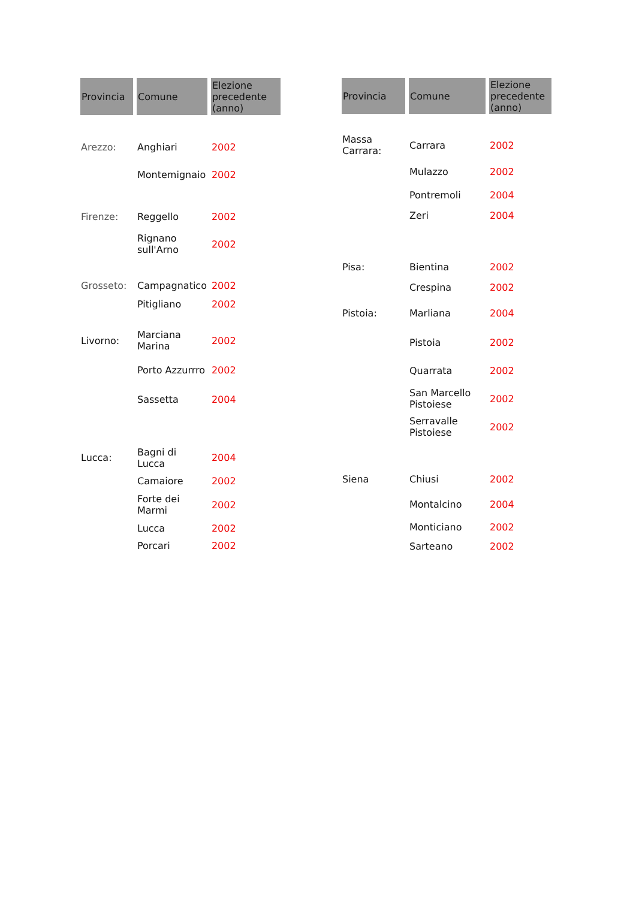| Provincia | Comune | Elezione precedente (anno) |
| --- | --- | --- |
| Arezzo: | Anghiari | 2002 |
| | Montemignaio | 2002 |
| Firenze: | Reggello | 2002 |
| | Rignano sull'Arno | 2002 |
| Grosseto: | Campagnatico | 2002 |
| | Pitigliano | 2002 |
| Livorno: | Marciana Marina | 2002 |
| | Porto Azzurrro | 2002 |
| | Sassetta | 2004 |
| Lucca: | Bagni di Lucca | 2004 |
| | Camaiore | 2002 |
| | Forte dei Marmi | 2002 |
| | Lucca | 2002 |
| | Porcari | 2002 |
| Provincia | Comune | Elezione precedente (anno) |
| --- | --- | --- |
| Massa Carrara: | Carrara | 2002 |
| | Mulazzo | 2002 |
| | Pontremoli | 2004 |
| | Zeri | 2004 |
| Pisa: | Bientina | 2002 |
| | Crespina | 2002 |
| Pistoia: | Marliana | 2004 |
| | Pistoia | 2002 |
| | Quarrata | 2002 |
| | San Marcello Pistoiese | 2002 |
| | Serravalle Pistoiese | 2002 |
| Siena | Chiusi | 2002 |
| | Montalcino | 2004 |
| | Monticiano | 2002 |
| | Sarteano | 2002 |